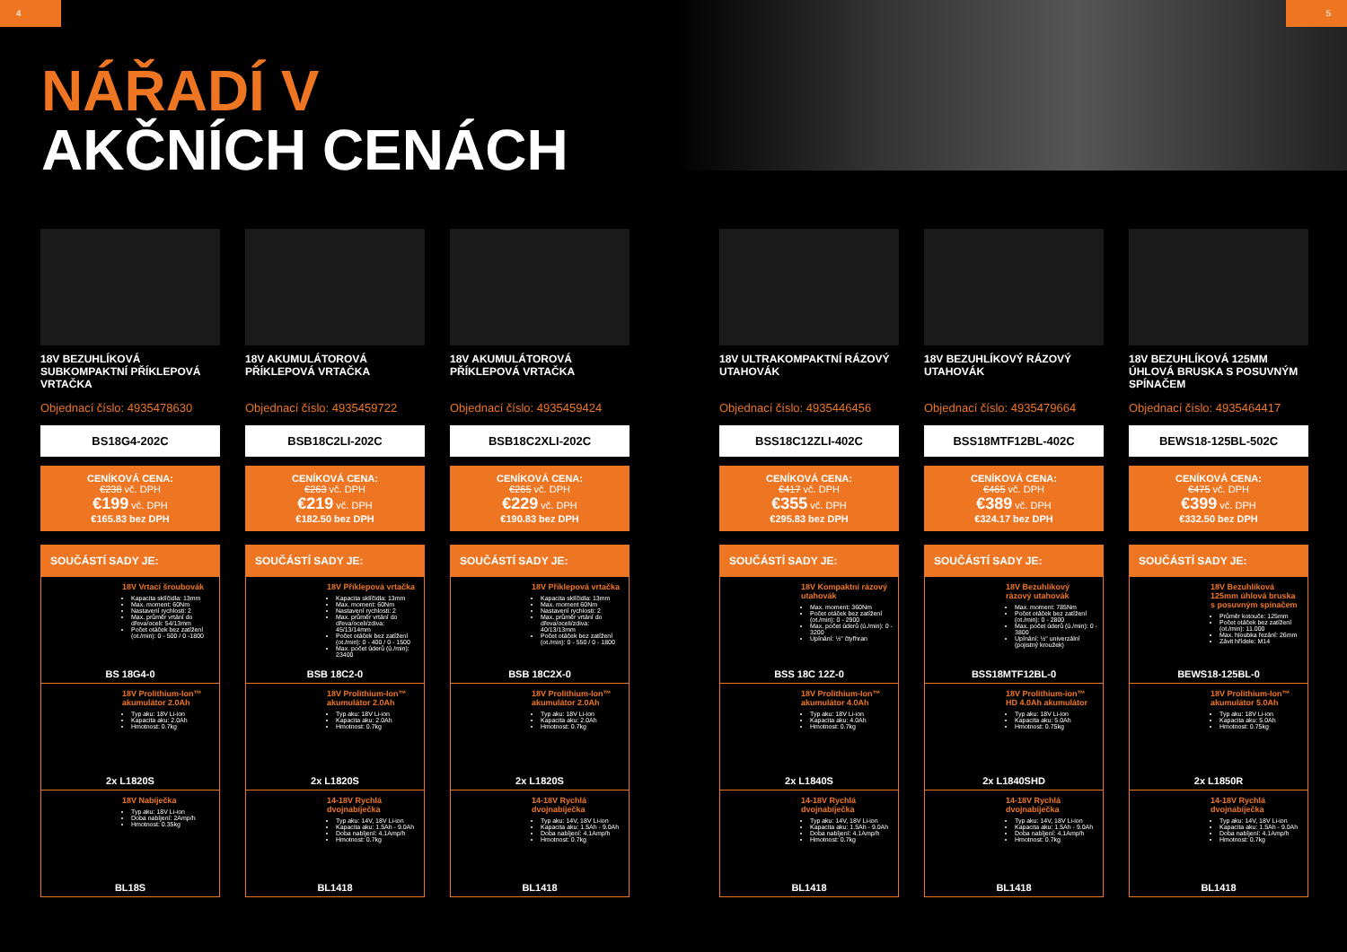4 5
NÁŘADÍ V
AKČNÍCH CENÁCH
18V BEZUHLÍKOVÁ SUBKOMPAKTNÍ PŘÍKLEPOVÁ VRTAČKA
Objednací číslo: 4935478630
BS18G4-202C
CENÍKOVÁ CENA:
€238 vč. DPH
€199 vč. DPH
€165.83 bez DPH
SOUČÁSTÍ SADY JE:
18V Vrtací šroubovák
Kapacita sklíčidla: 13mm
Max. moment: 60Nm
Nastavení rychlosti: 2
Max. průměr vrtání do dřeva/oceli: 54/13mm
Počet otáček bez zatížení (ot./min): 0 - 500 / 0 -1800
BS 18G4-0
18V Prolithium-Ion™ akumulátor 2.0Ah
Typ aku: 18V Li-ion
Kapacita aku: 2.0Ah
Hmotnost: 0.7kg
2x L1820S
18V Nabíječka
Typ aku: 18V Li-ion
Doba nabíjení: 2Amp/h
Hmotnost: 0.35kg
BL18S
18V AKUMULÁTOROVÁ PŘÍKLEPOVÁ VRTAČKA
Objednací číslo: 4935459722
BSB18C2LI-202C
CENÍKOVÁ CENA:
€263 vč. DPH
€219 vč. DPH
€182.50 bez DPH
SOUČÁSTÍ SADY JE:
18V Příklepová vrtačka
Kapacita sklíčidla: 13mm
Max. moment: 60Nm
Nastavení rychlosti: 2
Max. průměr vrtání do dřeva/oceli/zdiva: 45/13/14mm
Počet otáček bez zatížení (ot./min): 0 - 400 / 0 - 1500
Max. počet úderů (ú./min): 23400
BSB 18C2-0
18V Prolithium-Ion™ akumulátor 2.0Ah
Typ aku: 18V Li-ion
Kapacita aku: 2.0Ah
Hmotnost: 0.7kg
2x L1820S
14-18V Rychlá dvojnabíječka
Typ aku: 14V, 18V Li-ion
Kapacita aku: 1.5Ah - 9.0Ah
Doba nabíjení: 4.1Amp/h
Hmotnost: 0.7kg
BL1418
18V AKUMULÁTOROVÁ PŘÍKLEPOVÁ VRTAČKA
Objednací číslo: 4935459424
BSB18C2XLI-202C
CENÍKOVÁ CENA:
€265 vč. DPH
€229 vč. DPH
€190.83 bez DPH
SOUČÁSTÍ SADY JE:
18V Příklepová vrtačka
Kapacita sklíčidla: 13mm
Max. moment 60Nm
Nastavení rychlosti: 2
Max. průměr vrtání do dřeva/oceli/zdiva: 40/13/13mm
Počet otáček bez zatížení (ot./min): 0 - 550 / 0 - 1800
BSB 18C2X-0
18V Prolithium-Ion™ akumulátor 2.0Ah
Typ aku: 18V Li-ion
Kapacita aku: 2.0Ah
Hmotnost: 0.7kg
2x L1820S
14-18V Rychlá dvojnabíječka
Typ aku: 14V, 18V Li-ion
Kapacita aku: 1.5Ah - 9.0Ah
Doba nabíjení: 4.1Amp/h
Hmotnost: 0.7kg
BL1418
18V ULTRAKOMPAKTNÍ RÁZOVÝ UTAHOVÁK
Objednací číslo: 4935446456
BSS18C12ZLI-402C
CENÍKOVÁ CENA:
€417 vč. DPH
€355 vč. DPH
€295.83 bez DPH
SOUČÁSTÍ SADY JE:
18V Kompaktní rázový utahovák
Max. moment: 360Nm
Počet otáček bez zatížení (ot./min): 0 - 2900
Max. počet úderů (ú./min): 0 - 3200
Upínání: ½" čtyřhran
BSS 18C 12Z-0
18V Prolithium-Ion™ akumulátor 4.0Ah
Typ aku: 18V Li-ion
Kapacita aku: 4.0Ah
Hmotnost: 0.7kg
2x L1840S
14-18V Rychlá dvojnabíječka
Typ aku: 14V, 18V Li-ion
Kapacita aku: 1.5Ah - 9.0Ah
Doba nabíjení: 4.1Amp/h
Hmotnost: 0.7kg
BL1418
18V BEZUHLÍKOVÝ RÁZOVÝ UTAHOVÁK
Objednací číslo: 4935479664
BSS18MTF12BL-402C
CENÍKOVÁ CENA:
€465 vč. DPH
€389 vč. DPH
€324.17 bez DPH
SOUČÁSTÍ SADY JE:
18V Bezuhlíkový rázový utahovák
Max. moment: 785Nm
Počet otáček bez zatížení (ot./min): 0 - 2800
Max. počet úderů (ú./min): 0 - 3800
Upínání: ½" univerzální (pojistný kroužek)
BSS18MTF12BL-0
18V Prolithium-ion™ HD 4.0Ah akumulátor
Typ aku: 18V Li-ion
Kapacita aku: 5.0Ah
Hmotnost: 0.75kg
2x L1840SHD
14-18V Rychlá dvojnabíječka
Typ aku: 14V, 18V Li-ion
Kapacita aku: 1.5Ah - 9.0Ah
Doba nabíjení: 4.1Amp/h
Hmotnost: 0.7kg
BL1418
18V BEZUHLÍKOVÁ 125MM ÚHLOVÁ BRUSKA S POSUVNÝM SPÍNAČEM
Objednací číslo: 4935464417
BEWS18-125BL-502C
CENÍKOVÁ CENA:
€475 vč. DPH
€399 vč. DPH
€332.50 bez DPH
SOUČÁSTÍ SADY JE:
18V Bezuhlíková 125mm úhlová bruska s posuvným spínačem
Průměr kotouče: 125mm
Počet otáček bez zatížení (ot./min): 11.000
Max. hloubka řezání: 26mm
Závit hřídele: M14
BEWS18-125BL-0
18V Prolithium-Ion™ akumulátor 5.0Ah
Typ aku: 18V Li-ion
Kapacita aku: 5.0Ah
Hmotnost: 0.75kg
2x L1850R
14-18V Rychlá dvojnabíječka
Typ aku: 14V, 18V Li-ion
Kapacita aku: 1.5Ah - 9.0Ah
Doba nabíjení: 4.1Amp/h
Hmotnost: 0.7kg
BL1418